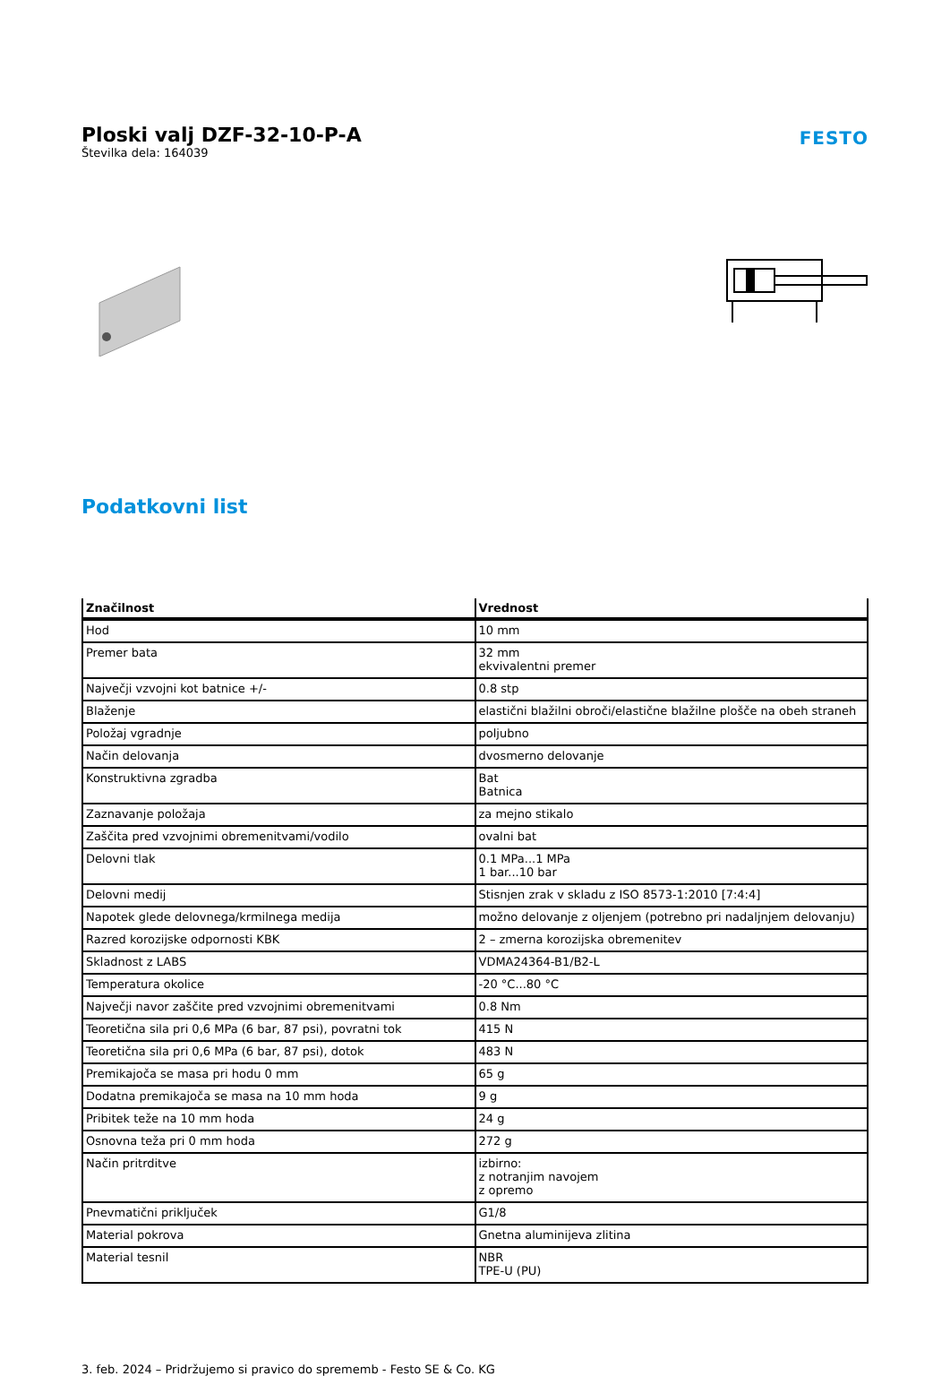Ploski valj DZF-32-10-P-A
Številka dela: 164039
FESTO
Podatkovni list
| Značilnost | Vrednost |
| --- | --- |
| Hod | 10 mm |
| Premer bata | 32 mm ekvivalentni premer |
| Največji vzvojni kot batnice +/- | 0.8 stp |
| Blaženje | elastični blažilni obroči/elastične blažilne plošče na obeh straneh |
| Položaj vgradnje | poljubno |
| Način delovanja | dvosmerno delovanje |
| Konstruktivna zgradba | Bat Batnica |
| Zaznavanje položaja | za mejno stikalo |
| Zaščita pred vzvojnimi obremenitvami/vodilo | ovalni bat |
| Delovni tlak | 0.1 MPa...1 MPa 1 bar...10 bar |
| Delovni medij | Stisnjen zrak v skladu z ISO 8573-1:2010 [7:4:4] |
| Napotek glede delovnega/krmilnega medija | možno delovanje z oljenjem (potrebno pri nadaljnjem delovanju) |
| Razred korozijske odpornosti KBK | 2 – zmerna korozijska obremenitev |
| Skladnost z LABS | VDMA24364-B1/B2-L |
| Temperatura okolice | -20 °C...80 °C |
| Največji navor zaščite pred vzvojnimi obremenitvami | 0.8 Nm |
| Teoretična sila pri 0,6 MPa (6 bar, 87 psi), povratni tok | 415 N |
| Teoretična sila pri 0,6 MPa (6 bar, 87 psi), dotok | 483 N |
| Premikajoča se masa pri hodu 0 mm | 65 g |
| Dodatna premikajoča se masa na 10 mm hoda | 9 g |
| Pribitek teže na 10 mm hoda | 24 g |
| Osnovna teža pri 0 mm hoda | 272 g |
| Način pritrditve | izbirno: z notranjim navojem z opremo |
| Pnevmatični priključek | G1/8 |
| Material pokrova | Gnetna aluminijeva zlitina |
| Material tesnil | NBR TPE-U (PU) |
3. feb. 2024 – Pridržujemo si pravico do sprememb - Festo SE & Co. KG